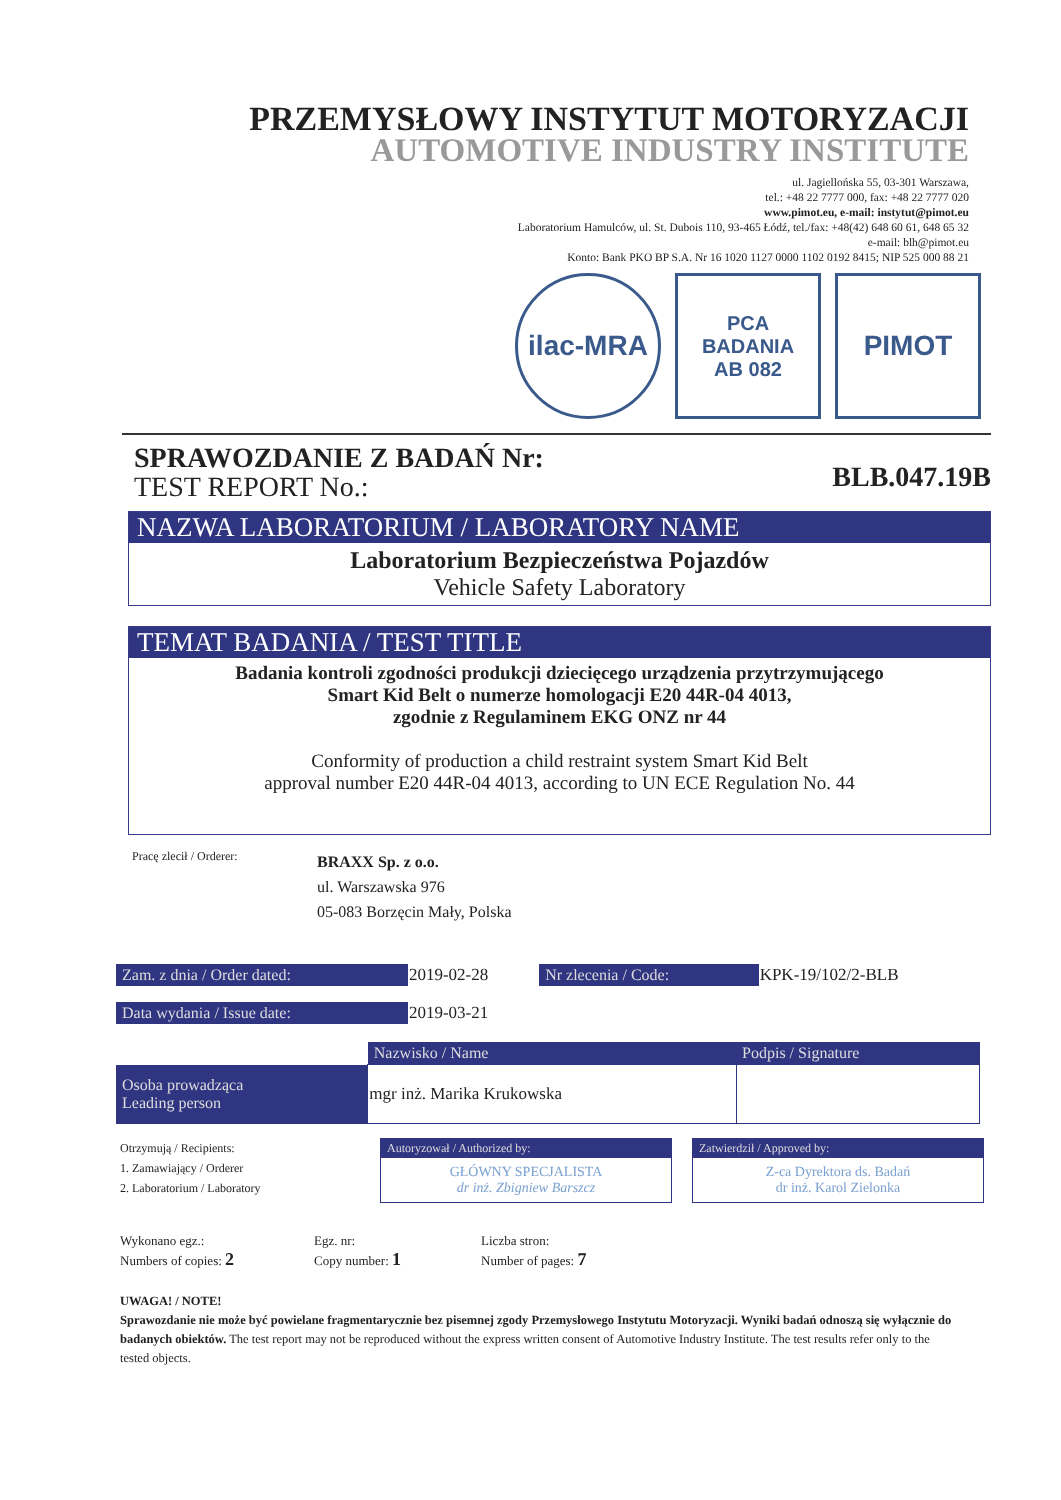PRZEMYSŁOWY INSTYTUT MOTORYZACJI
AUTOMOTIVE INDUSTRY INSTITUTE
ul. Jagiellońska 55, 03-301 Warszawa,
tel.: +48 22 7777 000, fax: +48 22 7777 020
www.pimot.eu, e-mail: instytut@pimot.eu
Laboratorium Hamulców, ul. St. Dubois 110, 93-465 Łódź, tel./fax: +48(42) 648 60 61, 648 65 32
e-mail: blh@pimot.eu
Konto: Bank PKO BP S.A. Nr 16 1020 1127 0000 1102 0192 8415; NIP 525 000 88 21
ilac-MRA
PCA
BADANIA
AB 082
PIMOT
SPRAWOZDANIE Z BADAŃ Nr:
TEST REPORT No.:
BLB.047.19B
NAZWA LABORATORIUM / LABORATORY NAME
Laboratorium Bezpieczeństwa Pojazdów
Vehicle Safety Laboratory
TEMAT BADANIA / TEST TITLE
Badania kontroli zgodności produkcji dziecięcego urządzenia przytrzymującego
Smart Kid Belt o numerze homologacji E20 44R-04 4013,
zgodnie z Regulaminem EKG ONZ nr 44
Conformity of production a child restraint system Smart Kid Belt
approval number E20 44R-04 4013, according to UN ECE Regulation No. 44
Pracę zlecił / Orderer:
BRAXX Sp. z o.o.
ul. Warszawska 976
05-083 Borzęcin Mały, Polska
| Zam. z dnia / Order dated: | 2019-02-28 | Nr zlecenia / Code: | KPK-19/102/2-BLB |
| Data wydania / Issue date: | 2019-03-21 | | |
| | Nazwisko / Name | Podpis / Signature |
| Osoba prowadząca Leading person | mgr inż. Marika Krukowska | |
Otrzymują / Recipients:
1. Zamawiający / Orderer
2. Laboratorium / Laboratory
Autoryzował / Authorized by:
GŁÓWNY SPECJALISTA
dr inż. Zbigniew Barszcz
Zatwierdził / Approved by:
Z-ca Dyrektora ds. Badań
dr inż. Karol Zielonka
Wykonano egz.:
Numbers of copies: 2
Egz. nr:
Copy number: 1
Liczba stron:
Number of pages: 7
UWAGA! / NOTE!
Sprawozdanie nie może być powielane fragmentarycznie bez pisemnej zgody Przemysłowego Instytutu Motoryzacji. Wyniki badań odnoszą się wyłącznie do badanych obiektów. The test report may not be reproduced without the express written consent of Automotive Industry Institute. The test results refer only to the tested objects.